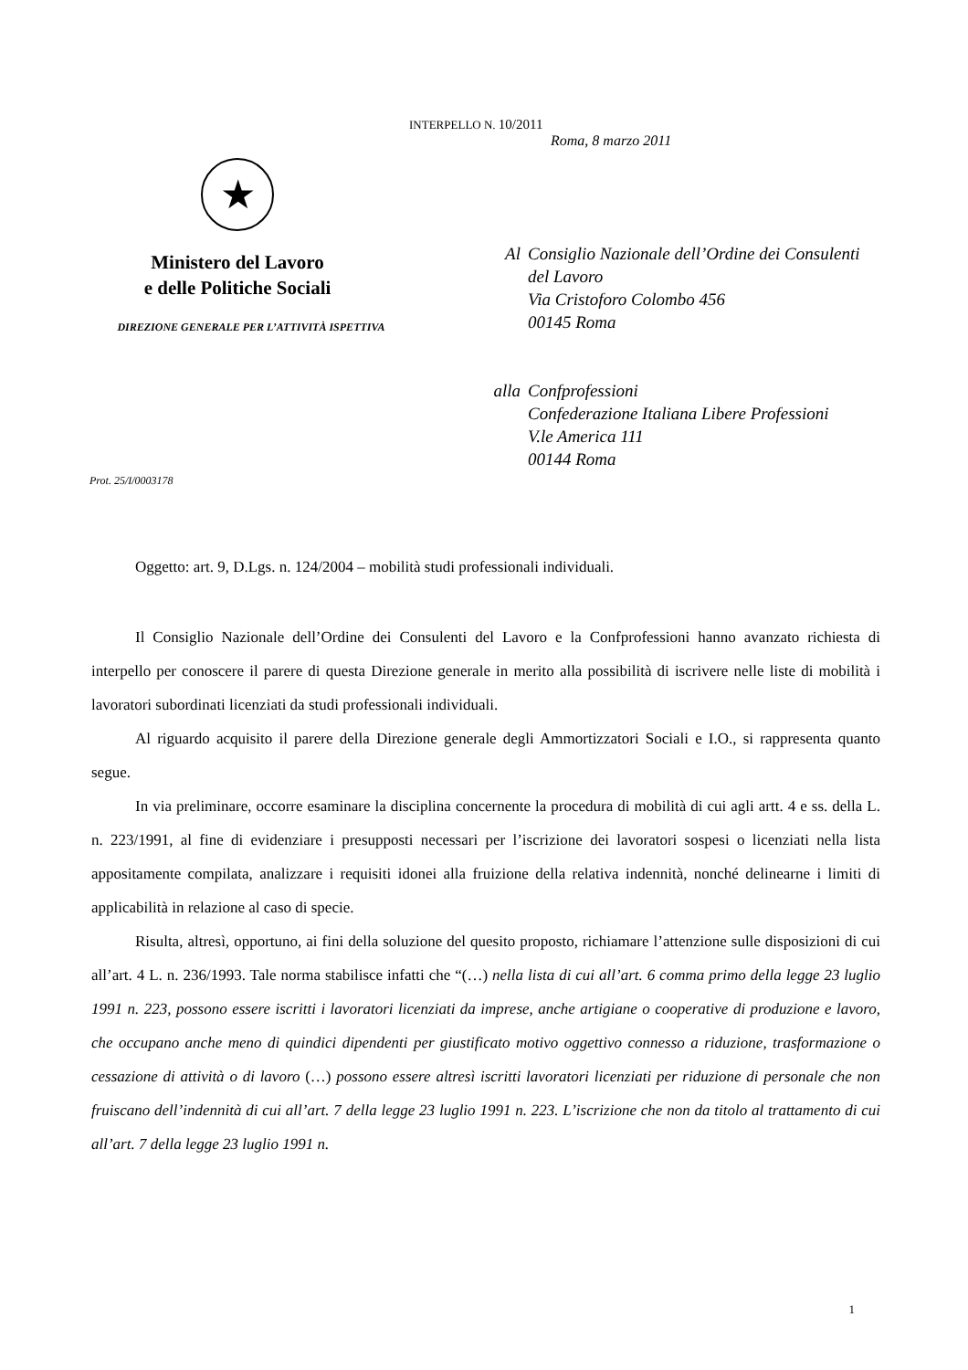INTERPELLO N. 10/2011
Roma, 8 marzo 2011
★
Ministero del Lavoro
e delle Politiche Sociali
DIREZIONE GENERALE PER L’ATTIVITÀ ISPETTIVA
Al Consiglio Nazionale dell’Ordine dei Consulenti
del Lavoro
Via Cristoforo Colombo 456
00145 Roma
alla Confprofessioni
Confederazione Italiana Libere Professioni
V.le America 111
00144 Roma
Prot. 25/I/0003178
Oggetto: art. 9, D.Lgs. n. 124/2004 – mobilità studi professionali individuali.
Il Consiglio Nazionale dell’Ordine dei Consulenti del Lavoro e la Confprofessioni hanno avanzato richiesta di interpello per conoscere il parere di questa Direzione generale in merito alla possibilità di iscrivere nelle liste di mobilità i lavoratori subordinati licenziati da studi professionali individuali.
Al riguardo acquisito il parere della Direzione generale degli Ammortizzatori Sociali e I.O., si rappresenta quanto segue.
In via preliminare, occorre esaminare la disciplina concernente la procedura di mobilità di cui agli artt. 4 e ss. della L. n. 223/1991, al fine di evidenziare i presupposti necessari per l’iscrizione dei lavoratori sospesi o licenziati nella lista appositamente compilata, analizzare i requisiti idonei alla fruizione della relativa indennità, nonché delinearne i limiti di applicabilità in relazione al caso di specie.
Risulta, altresì, opportuno, ai fini della soluzione del quesito proposto, richiamare l’attenzione sulle disposizioni di cui all’art. 4 L. n. 236/1993. Tale norma stabilisce infatti che “(…) nella lista di cui all’art. 6 comma primo della legge 23 luglio 1991 n. 223, possono essere iscritti i lavoratori licenziati da imprese, anche artigiane o cooperative di produzione e lavoro, che occupano anche meno di quindici dipendenti per giustificato motivo oggettivo connesso a riduzione, trasformazione o cessazione di attività o di lavoro (…) possono essere altresì iscritti lavoratori licenziati per riduzione di personale che non fruiscano dell’indennità di cui all’art. 7 della legge 23 luglio 1991 n. 223. L’iscrizione che non da titolo al trattamento di cui all’art. 7 della legge 23 luglio 1991 n.
1